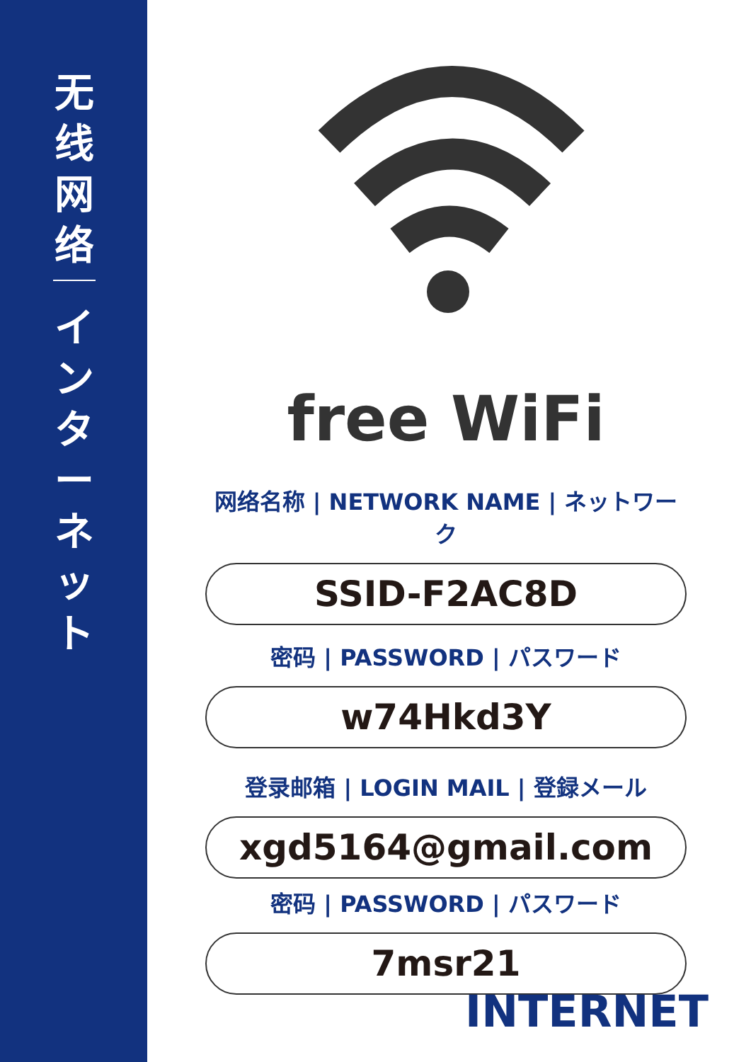无
线
网
络
イ
ン
タ
ー
ネ
ッ
ト
free WiFi
网络名称 | NETWORK NAME | ネットワーク
SSID-F2AC8D
密码 | PASSWORD | パスワード
w74Hkd3Y
登录邮箱 | LOGIN MAIL | 登録メール
xgd5164@gmail.com
密码 | PASSWORD | パスワード
7msr21
INTERNET